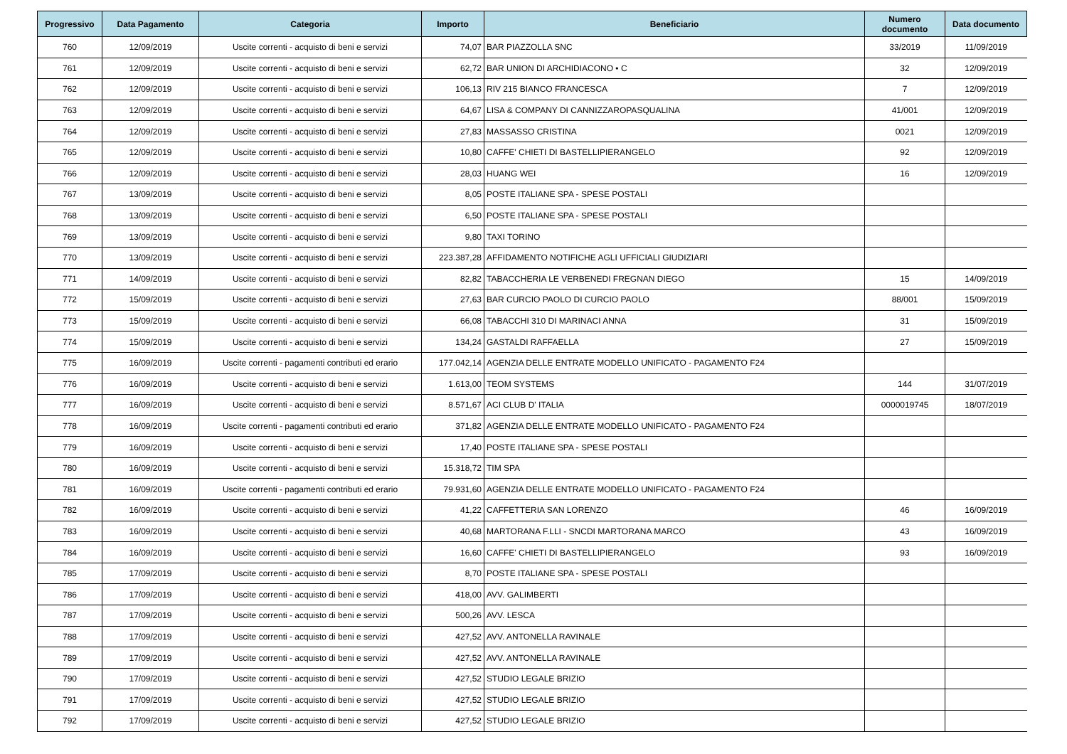| Progressivo | Data Pagamento | Categoria | Importo | Beneficiario | Numero documento | Data documento |
| --- | --- | --- | --- | --- | --- | --- |
| 760 | 12/09/2019 | Uscite correnti - acquisto di beni e servizi | 74,07 | BAR PIAZZOLLA SNC | 33/2019 | 11/09/2019 |
| 761 | 12/09/2019 | Uscite correnti - acquisto di beni e servizi | 62,72 | BAR UNION DI ARCHIDIACONO • C | 32 | 12/09/2019 |
| 762 | 12/09/2019 | Uscite correnti - acquisto di beni e servizi | 106,13 | RIV 215 BIANCO FRANCESCA | 7 | 12/09/2019 |
| 763 | 12/09/2019 | Uscite correnti - acquisto di beni e servizi | 64,67 | LISA & COMPANY DI CANNIZZAROPASQUALINA | 41/001 | 12/09/2019 |
| 764 | 12/09/2019 | Uscite correnti - acquisto di beni e servizi | 27,83 | MASSASSO CRISTINA | 0021 | 12/09/2019 |
| 765 | 12/09/2019 | Uscite correnti - acquisto di beni e servizi | 10,80 | CAFFE' CHIETI DI BASTELLIPIERANGELO | 92 | 12/09/2019 |
| 766 | 12/09/2019 | Uscite correnti - acquisto di beni e servizi | 28,03 | HUANG WEI | 16 | 12/09/2019 |
| 767 | 13/09/2019 | Uscite correnti - acquisto di beni e servizi | 8,05 | POSTE ITALIANE SPA - SPESE POSTALI | | |
| 768 | 13/09/2019 | Uscite correnti - acquisto di beni e servizi | 6,50 | POSTE ITALIANE SPA - SPESE POSTALI | | |
| 769 | 13/09/2019 | Uscite correnti - acquisto di beni e servizi | 9,80 | TAXI TORINO | | |
| 770 | 13/09/2019 | Uscite correnti - acquisto di beni e servizi | 223.387,28 | AFFIDAMENTO NOTIFICHE AGLI UFFICIALI GIUDIZIARI | | |
| 771 | 14/09/2019 | Uscite correnti - acquisto di beni e servizi | 82,82 | TABACCHERIA LE VERBENEDI FREGNAN DIEGO | 15 | 14/09/2019 |
| 772 | 15/09/2019 | Uscite correnti - acquisto di beni e servizi | 27,63 | BAR CURCIO PAOLO DI CURCIO PAOLO | 88/001 | 15/09/2019 |
| 773 | 15/09/2019 | Uscite correnti - acquisto di beni e servizi | 66,08 | TABACCHI 310 DI MARINACI ANNA | 31 | 15/09/2019 |
| 774 | 15/09/2019 | Uscite correnti - acquisto di beni e servizi | 134,24 | GASTALDI RAFFAELLA | 27 | 15/09/2019 |
| 775 | 16/09/2019 | Uscite correnti - pagamenti contributi ed erario | 177.042,14 | AGENZIA DELLE ENTRATE MODELLO UNIFICATO - PAGAMENTO F24 | | |
| 776 | 16/09/2019 | Uscite correnti - acquisto di beni e servizi | 1.613,00 | TEOM SYSTEMS | 144 | 31/07/2019 |
| 777 | 16/09/2019 | Uscite correnti - acquisto di beni e servizi | 8.571,67 | ACI CLUB D' ITALIA | 0000019745 | 18/07/2019 |
| 778 | 16/09/2019 | Uscite correnti - pagamenti contributi ed erario | 371,82 | AGENZIA DELLE ENTRATE MODELLO UNIFICATO - PAGAMENTO F24 | | |
| 779 | 16/09/2019 | Uscite correnti - acquisto di beni e servizi | 17,40 | POSTE ITALIANE SPA - SPESE POSTALI | | |
| 780 | 16/09/2019 | Uscite correnti - acquisto di beni e servizi | 15.318,72 | TIM SPA | | |
| 781 | 16/09/2019 | Uscite correnti - pagamenti contributi ed erario | 79.931,60 | AGENZIA DELLE ENTRATE MODELLO UNIFICATO - PAGAMENTO F24 | | |
| 782 | 16/09/2019 | Uscite correnti - acquisto di beni e servizi | 41,22 | CAFFETTERIA SAN LORENZO | 46 | 16/09/2019 |
| 783 | 16/09/2019 | Uscite correnti - acquisto di beni e servizi | 40,68 | MARTORANA F.LLI - SNCDI MARTORANA MARCO | 43 | 16/09/2019 |
| 784 | 16/09/2019 | Uscite correnti - acquisto di beni e servizi | 16,60 | CAFFE' CHIETI DI BASTELLIPIERANGELO | 93 | 16/09/2019 |
| 785 | 17/09/2019 | Uscite correnti - acquisto di beni e servizi | 8,70 | POSTE ITALIANE SPA - SPESE POSTALI | | |
| 786 | 17/09/2019 | Uscite correnti - acquisto di beni e servizi | 418,00 | AVV. GALIMBERTI | | |
| 787 | 17/09/2019 | Uscite correnti - acquisto di beni e servizi | 500,26 | AVV. LESCA | | |
| 788 | 17/09/2019 | Uscite correnti - acquisto di beni e servizi | 427,52 | AVV. ANTONELLA RAVINALE | | |
| 789 | 17/09/2019 | Uscite correnti - acquisto di beni e servizi | 427,52 | AVV. ANTONELLA RAVINALE | | |
| 790 | 17/09/2019 | Uscite correnti - acquisto di beni e servizi | 427,52 | STUDIO LEGALE BRIZIO | | |
| 791 | 17/09/2019 | Uscite correnti - acquisto di beni e servizi | 427,52 | STUDIO LEGALE BRIZIO | | |
| 792 | 17/09/2019 | Uscite correnti - acquisto di beni e servizi | 427,52 | STUDIO LEGALE BRIZIO | | |